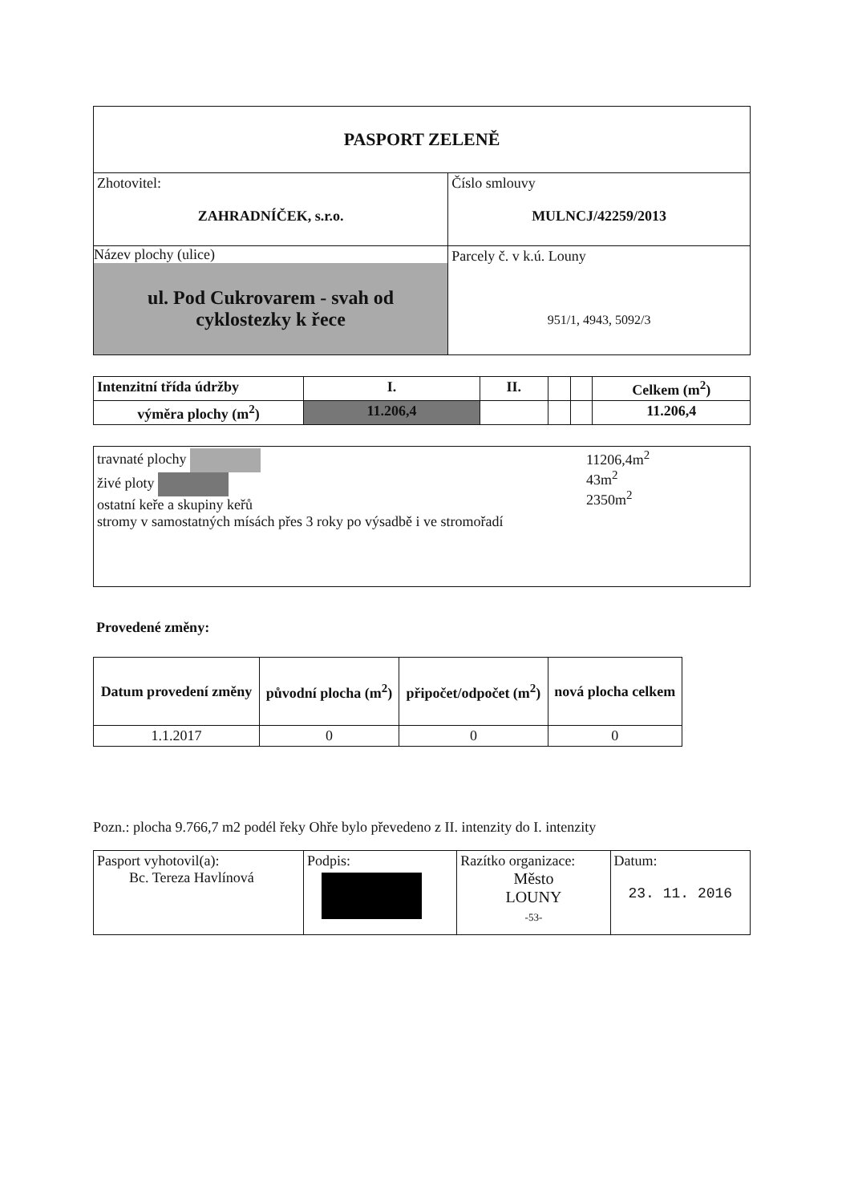| PASPORT ZELENĚ | |
| Zhotovitel: ZAHRADNÍČEK, s.r.o. | Číslo smlouvy MULNCJ/42259/2013 |
| Název plochy (ulice) ul. Pod Cukrovarem - svah od cyklostezky k řece | Parcely č. v k.ú. Louny 951/1, 4943, 5092/3 |
| Intenzitní třída údržby | I. | II. | | | Celkem (m<sup>2</sup>) |
| --- | --- | --- | --- | --- | --- |
| výměra plochy (m<sup>2</sup>) | 11.206,4 | | | | 11.206,4 |
| travnaté plochy živé ploty ostatní keře a skupiny keřů stromy v samostatných mísách přes 3 roky po výsadbě i ve stromořadí | 11206,4m<sup>2</sup> 43m<sup>2</sup> 2350m<sup>2</sup> |
Provedené změny:
| Datum provedení změny | původní plocha (m<sup>2</sup>) | připočet/odpočet (m<sup>2</sup>) | nová plocha celkem |
| --- | --- | --- | --- |
| 1.1.2017 | 0 | 0 | 0 |
Pozn.: plocha 9.766,7 m2 podél řeky Ohře bylo převedeno z II. intenzity do I. intenzity
| Pasport vyhotovil(a): Bc. Tereza Havlínová | Podpis: | Razítko organizace: Město LOUNY -53- | Datum: 23. 11. 2016 |